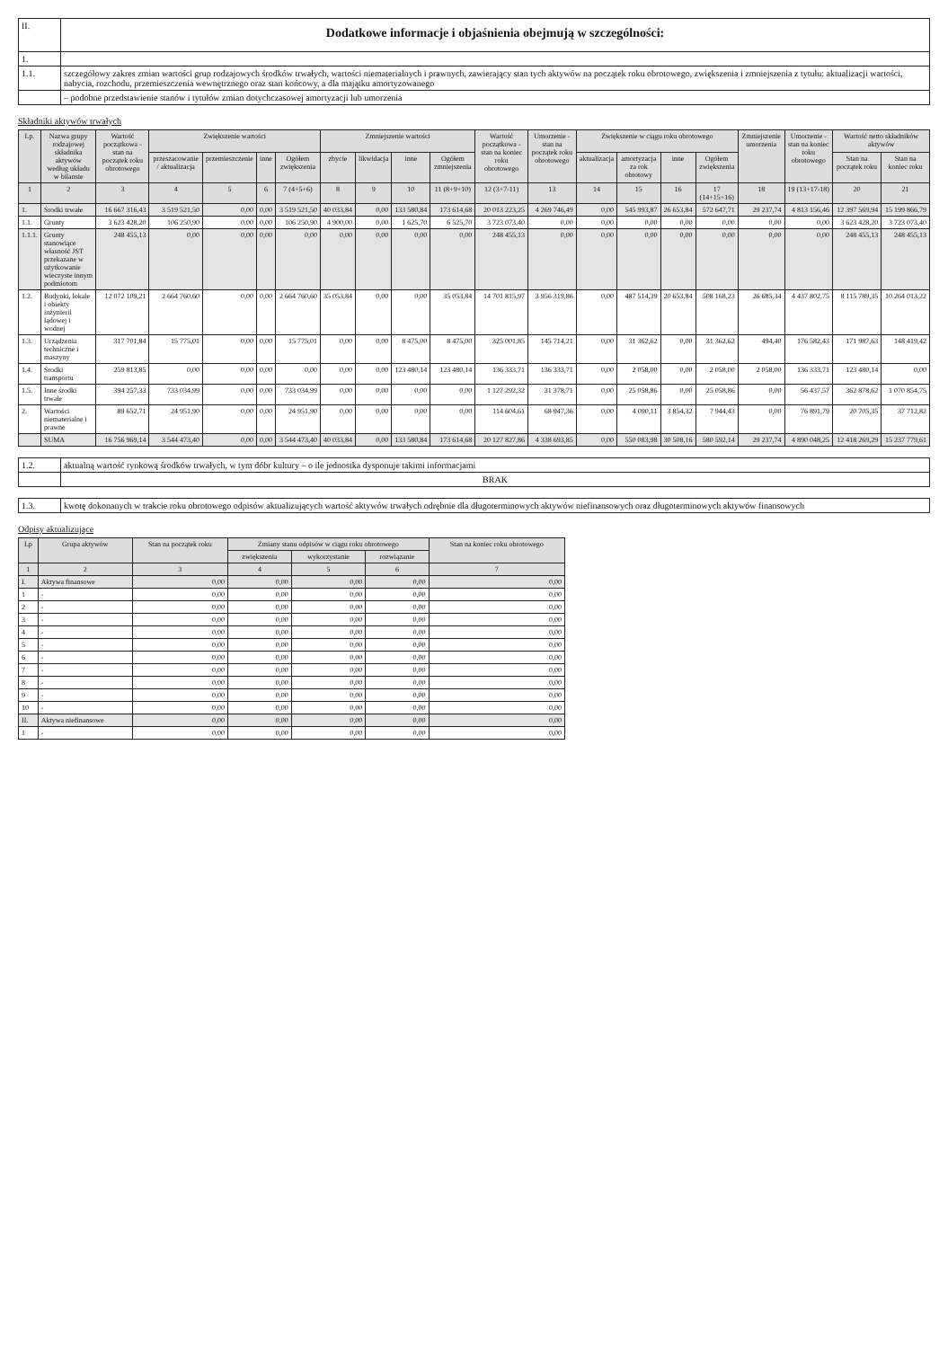| II. | Dodatkowe informacje i objaśnienia obejmują w szczególności: |
| 1. | |
| 1.1. | szczegółowy zakres zmian wartości grup rodzajowych środków trwałych, wartości niematerialnych i prawnych, zawierający stan tych aktywów na początek roku obrotowego, zwiększenia i zmniejszenia z tytułu: aktualizacji wartości, nabycia, rozchodu, przemieszczenia wewnętrznego oraz stan końcowy, a dla majątku amortyzowanego |
| | – podobne przedstawienie stanów i tytułów zmian dotychczasowej amortyzacji lub umorzenia |
Składniki aktywów trwałych
| Lp. | Nazwa grupy rodzajowej składnika aktywów według układu w bilansie | Wartość początkowa - stan na początek roku obrotowego | Zwiększenie wartości | | | | Zmniejszenie wartości | | | | Wartość początkowa - stan na koniec roku obrotowego | Umorzenie - stan na początek roku obrotowego | Zwiększenie w ciągu roku obrotowego | | | | Zmniejszenie umorzenia | Umorzenie - stan na koniec roku obrotowego | Wartość netto składników aktywów | |
| --- | --- | --- | --- | --- | --- | --- | --- | --- | --- | --- | --- | --- | --- | --- | --- | --- | --- | --- | --- | --- |
| | | | przeszacowanie / aktualizacja | przemieszczenie | inne | Ogółem zwiększenia | zbycie | likwidacja | inne | Ogółem zmniejszenia | | | aktualizacja | amortyzacja za rok obrotowy | inne | Ogółem zwiększenia | | | Stan na początek roku | Stan na koniec roku |
| 1 | 2 | 3 | 4 | 5 | 6 | 7 (4+5+6) | 8 | 9 | 10 | 11 (8+9+10) | 12 (3+7-11) | 13 | 14 | 15 | 16 | 17 (14+15+16) | 18 | 19 (13+17-18) | 20 | 21 |
| 1. | Środki trwałe | 16 667 316,43 | 3 519 521,50 | 0,00 | 0,00 | 3 519 521,50 | 40 033,84 | 0,00 | 133 580,84 | 173 614,68 | 20 013 223,25 | 4 269 746,49 | 0,00 | 545 993,87 | 26 653,84 | 572 647,71 | 29 237,74 | 4 813 156,46 | 12 397 569,94 | 15 199 866,79 |
| 1.1. | Grunty | 3 623 428,20 | 106 250,90 | 0,00 | 0,00 | 106 250,90 | 4 900,00 | 0,00 | 1 625,70 | 6 525,70 | 3 723 073,40 | 0,00 | 0,00 | 0,00 | 0,00 | 0,00 | 0,00 | 0,00 | 3 623 428,20 | 3 723 073,40 |
| 1.1.1. | Grunty stanowiące własność JST przekazane w użytkowanie wieczyste innym podmiotom | 248 455,13 | 0,00 | 0,00 | 0,00 | 0,00 | 0,00 | 0,00 | 0,00 | 0,00 | 248 455,13 | 0,00 | 0,00 | 0,00 | 0,00 | 0,00 | 0,00 | 0,00 | 248 455,13 | 248 455,13 |
| 1.2. | Budynki, lokale i obiekty inżynierii lądowej i wodnej | 12 072 109,21 | 2 664 760,60 | 0,00 | 0,00 | 2 664 760,60 | 35 053,84 | 0,00 | 0,00 | 35 053,84 | 14 701 815,97 | 3 956 319,86 | 0,00 | 487 514,39 | 20 653,84 | 508 168,23 | 26 685,34 | 4 437 802,75 | 8 115 789,35 | 10 264 013,22 |
| 1.3. | Urządzenia techniczne i maszyny | 317 701,84 | 15 775,01 | 0,00 | 0,00 | 15 775,01 | 0,00 | 0,00 | 8 475,00 | 8 475,00 | 325 001,85 | 145 714,21 | 0,00 | 31 362,62 | 0,00 | 31 362,62 | 494,40 | 176 582,43 | 171 987,63 | 148 419,42 |
| 1.4. | Środki transportu | 259 813,85 | 0,00 | 0,00 | 0,00 | 0,00 | 0,00 | 0,00 | 123 480,14 | 123 480,14 | 136 333,71 | 136 333,71 | 0,00 | 2 058,00 | 0,00 | 2 058,00 | 2 058,00 | 136 333,71 | 123 480,14 | 0,00 |
| 1.5. | Inne środki trwałe | 394 257,33 | 733 034,99 | 0,00 | 0,00 | 733 034,99 | 0,00 | 0,00 | 0,00 | 0,00 | 1 127 292,32 | 31 378,71 | 0,00 | 25 058,86 | 0,00 | 25 058,86 | 0,00 | 56 437,57 | 362 878,62 | 1 070 854,75 |
| 2. | Wartości niematerialne i prawne | 89 652,71 | 24 951,90 | 0,00 | 0,00 | 24 951,90 | 0,00 | 0,00 | 0,00 | 0,00 | 114 604,61 | 68 947,36 | 0,00 | 4 090,11 | 3 854,32 | 7 944,43 | 0,00 | 76 891,79 | 20 705,35 | 37 712,82 |
| | SUMA | 16 756 969,14 | 3 544 473,40 | 0,00 | 0,00 | 3 544 473,40 | 40 033,84 | 0,00 | 133 580,84 | 173 614,68 | 20 127 827,86 | 4 338 693,85 | 0,00 | 550 083,98 | 30 508,16 | 580 592,14 | 29 237,74 | 4 890 048,25 | 12 418 269,29 | 15 237 779,61 |
| 1.2. | aktualną wartość rynkową środków trwałych, w tym dóbr kultury – o ile jednostka dysponuje takimi informacjami |
| | BRAK |
| 1.3. | kwotę dokonanych w trakcie roku obrotowego odpisów aktualizujących wartość aktywów trwałych odrębnie dla długoterminowych aktywów niefinansowych oraz długoterminowych aktywów finansowych |
Odpisy aktualizujące
| Lp | Grupa aktywów | Stan na początek roku | Zmiany stanu odpisów w ciągu roku obrotowego | | | Stan na koniec roku obrotowego |
| --- | --- | --- | --- | --- | --- | --- |
| | | | zwiększenia | wykorzystanie | rozwiązanie | |
| 1 | 2 | 3 | 4 | 5 | 6 | 7 |
| I. | Aktywa finansowe | 0,00 | 0,00 | 0,00 | 0,00 | 0,00 |
| 1 | - | 0,00 | 0,00 | 0,00 | 0,00 | 0,00 |
| 2 | - | 0,00 | 0,00 | 0,00 | 0,00 | 0,00 |
| 3 | - | 0,00 | 0,00 | 0,00 | 0,00 | 0,00 |
| 4 | - | 0,00 | 0,00 | 0,00 | 0,00 | 0,00 |
| 5 | - | 0,00 | 0,00 | 0,00 | 0,00 | 0,00 |
| 6 | - | 0,00 | 0,00 | 0,00 | 0,00 | 0,00 |
| 7 | - | 0,00 | 0,00 | 0,00 | 0,00 | 0,00 |
| 8 | - | 0,00 | 0,00 | 0,00 | 0,00 | 0,00 |
| 9 | - | 0,00 | 0,00 | 0,00 | 0,00 | 0,00 |
| 10 | - | 0,00 | 0,00 | 0,00 | 0,00 | 0,00 |
| II. | Aktywa niefinansowe | 0,00 | 0,00 | 0,00 | 0,00 | 0,00 |
| 1 | - | 0,00 | 0,00 | 0,00 | 0,00 | 0,00 |